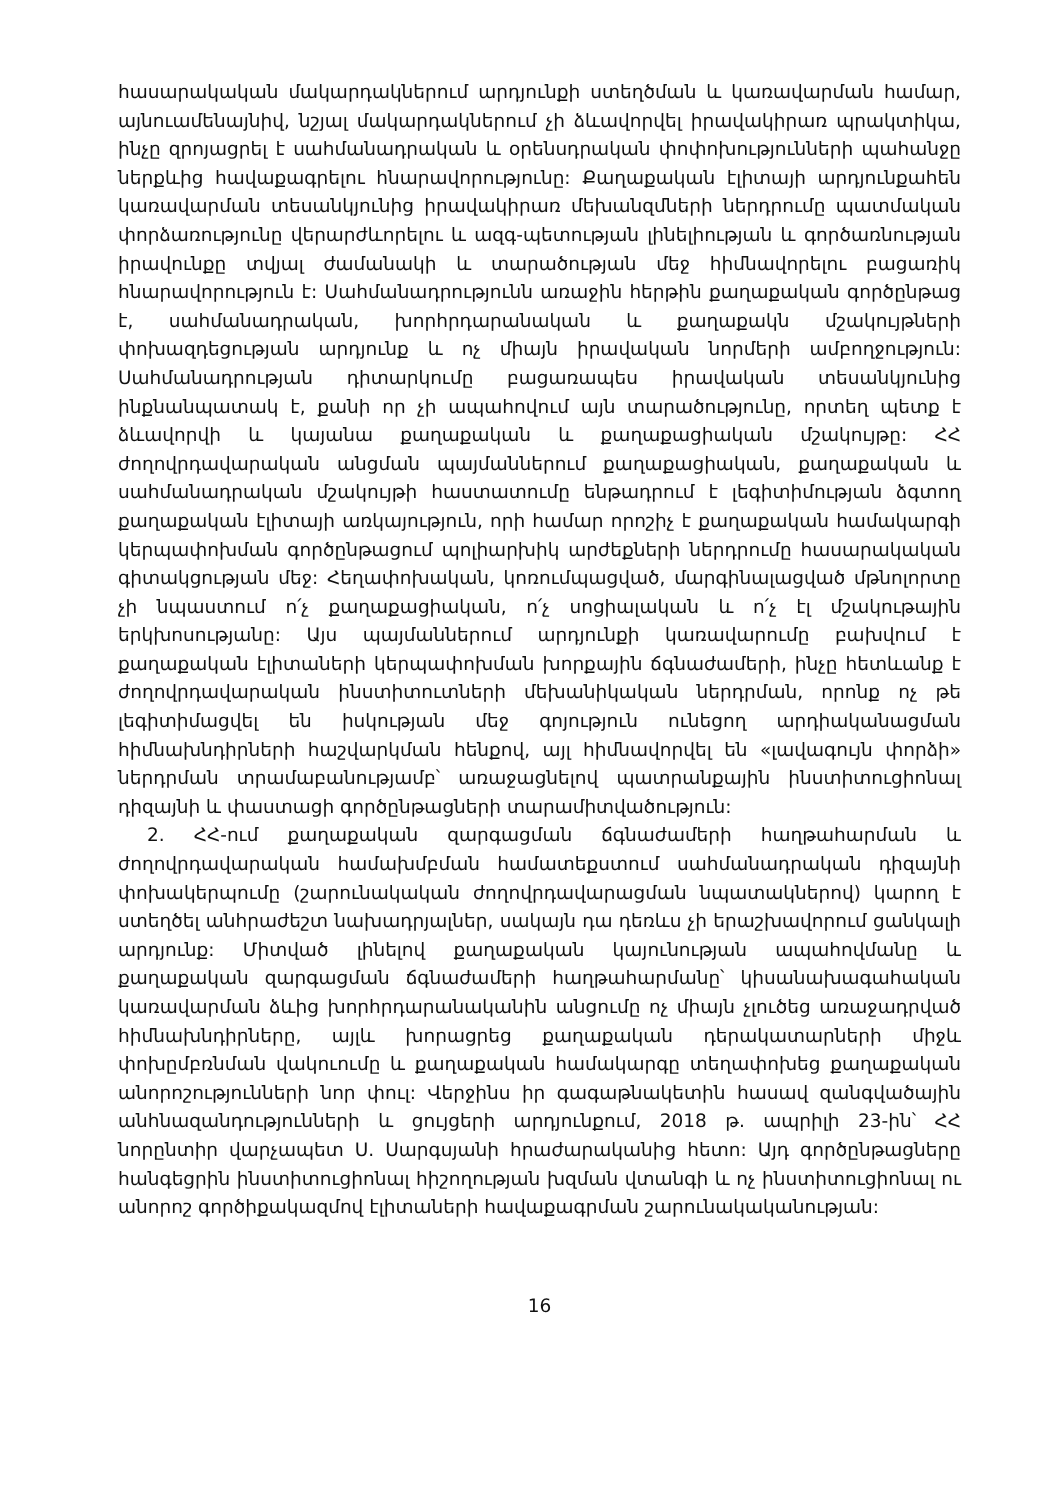հասարակական մակարդակներում արդյունքի ստեղծման և կառավարման համար, այնուամենայնիվ, նշյալ մակարդակներում չի ձևավորվել իրավակիրառ պրակտիկա, ինչը զրոյացրել է սահմանադրական և օրենսդրական փոփոխությունների պահանջը ներքևից հավաքագրելու հնարավորությունը: Քաղաքական էլիտայի արդյունքահեն կառավարման տեսանկյունից իրավակիրառ մեխանզմների ներդրումը պատմական փորձառությունը վերարժևորելու և ազգ-պետության լինելիության և գործառնության իրավունքը տվյալ ժամանակի և տարածության մեջ հիմնավորելու բացառիկ հնարավորություն է: Սահմանադրությունն առաջին հերթին քաղաքական գործընթաց է, սահմանադրական, խորհրդարանական և քաղաքակն մշակույթների փոխազդեցության արդյունք և ոչ միայն իրավական նորմերի ամբողջություն: Սահմանադրության դիտարկումը բացառապես իրավական տեսանկյունից ինքնանպատակ է, քանի որ չի ապահովում այն տարածությունը, որտեղ պետք է ձևավորվի և կայանա քաղաքական և քաղաքացիական մշակույթը: ՀՀ ժողովրդավարական անցման պայմաններում քաղաքացիական, քաղաքական և սահմանադրական մշակույթի հաստատումը ենթադրում է լեգիտիմության ձգտող քաղաքական էլիտայի առկայություն, որի համար որոշիչ է քաղաքական համակարգի կերպափոխման գործընթացում պոլիարխիկ արժեքների ներդրումը հասարակական գիտակցության մեջ: Հեղափոխական, կոռումպացված, մարգինալացված մթնոլորտը չի նպաստում ո՛չ քաղաքացիական, ո՛չ սոցիալական և ո՛չ էլ մշակութային երկխոսությանը: Այս պայմաններում արդյունքի կառավարումը բախվում է քաղաքական էլիտաների կերպափոխման խորքային ճգնաժամերի, ինչը հետևանք է ժողովրդավարական ինստիտուտների մեխանիկական ներդրման, որոնք ոչ թե լեգիտիմացվել են իսկության մեջ գոյություն ունեցող արդիականացման հիմնախնդիրների հաշվարկման հենքով, այլ հիմնավորվել են «լավագույն փորձի» ներդրման տրամաբանությամբ՝ առաջացնելով պատրանքային ինստիտուցիոնալ դիզայնի և փաստացի գործընթացների տարամիտվածություն:
2. ՀՀ-ում քաղաքական զարգացման ճգնաժամերի հաղթահարման և ժողովրդավարական համախմբման համատեքստում սահմանադրական դիզայնի փոխակերպումը (շարունակական ժողովրդավարացման նպատակներով) կարող է ստեղծել անհրաժեշտ նախադրյալներ, սակայն դա դեռևս չի երաշխավորում ցանկալի արդյունք: Միտված լինելով քաղաքական կայունության ապահովմանը և քաղաքական զարգացման ճգնաժամերի հաղթահարմանը՝ կիսանախագահական կառավարման ձևից խորհրդարանականին անցումը ոչ միայն չլուծեց առաջադրված հիմնախնդիրները, այլև խորացրեց քաղաքական դերակատարների միջև փոխըմբռնման վակուումը և քաղաքական համակարգը տեղափոխեց քաղաքական անորոշությունների նոր փուլ: Վերջինս իր գագաթնակետին հասավ զանգվածային անհնազանդությունների և ցույցերի արդյունքում, 2018 թ. ապրիլի 23-ին՝ ՀՀ նորընտիր վարչապետ Ս. Սարգսյանի հրաժարականից հետո: Այդ գործընթացները հանգեցրին ինստիտուցիոնալ հիշողության խզման վտանգի և ոչ ինստիտուցիոնալ ու անորոշ գործիքակազմով էլիտաների հավաքագրման շարունակականության:
16